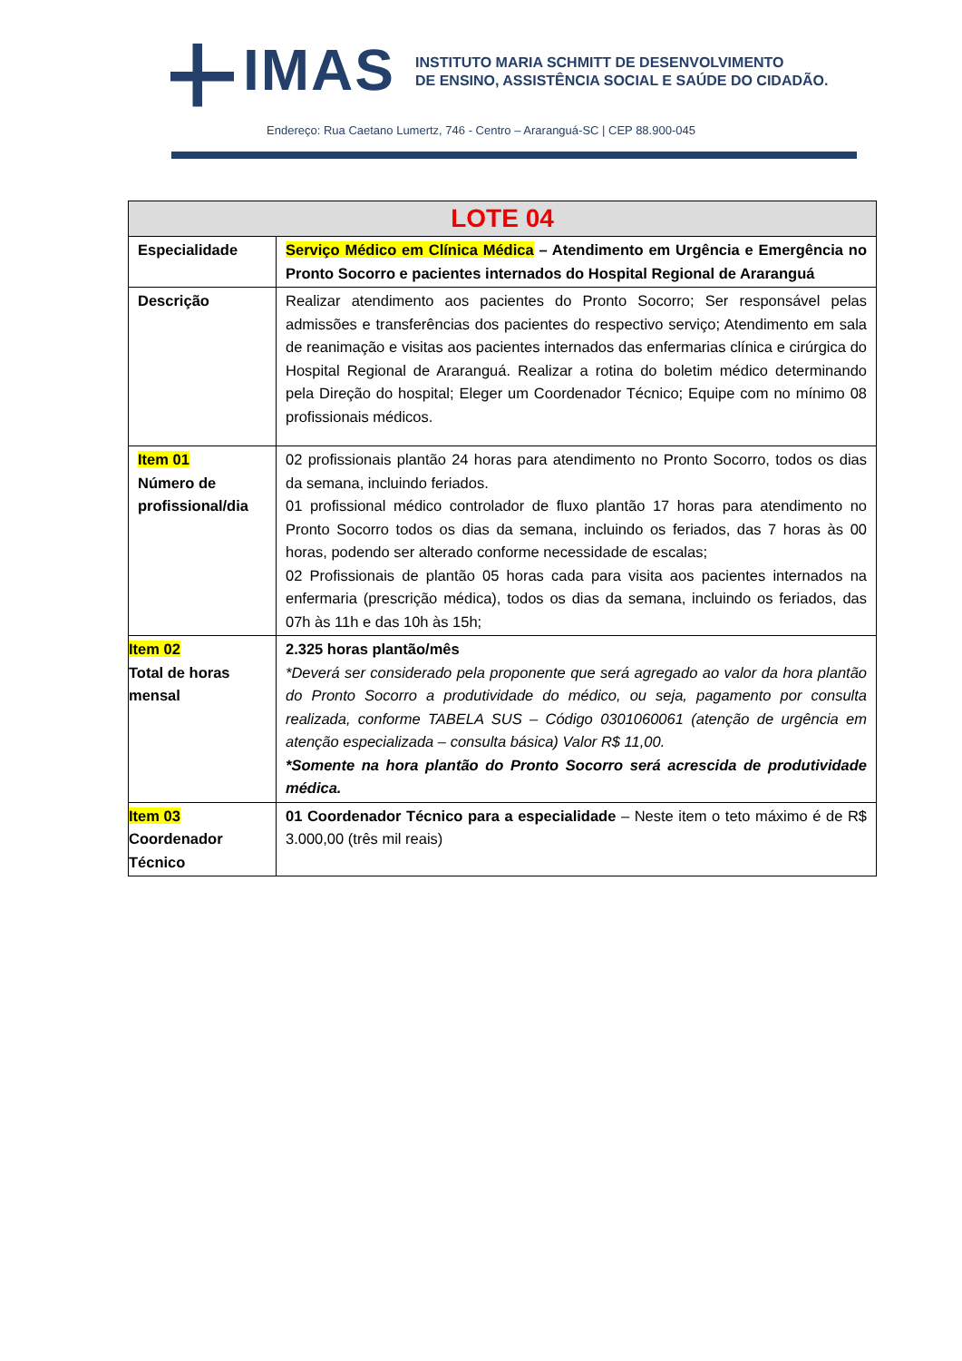IMAS
INSTITUTO MARIA SCHMITT DE DESENVOLVIMENTO
DE ENSINO, ASSISTÊNCIA SOCIAL E SAÚDE DO CIDADÃO.
Endereço: Rua Caetano Lumertz, 746 - Centro – Araranguá-SC | CEP 88.900-045
| LOTE 04 | |
| --- | --- |
| Especialidade | Serviço Médico em Clínica Médica – Atendimento em Urgência e Emergência no Pronto Socorro e pacientes internados do Hospital Regional de Araranguá |
| Descrição | Realizar atendimento aos pacientes do Pronto Socorro; Ser responsável pelas admissões e transferências dos pacientes do respectivo serviço; Atendimento em sala de reanimação e visitas aos pacientes internados das enfermarias clínica e cirúrgica do Hospital Regional de Araranguá. Realizar a rotina do boletim médico determinando pela Direção do hospital; Eleger um Coordenador Técnico; Equipe com no mínimo 08 profissionais médicos. |
| Item 01 Número de profissional/dia | 02 profissionais plantão 24 horas para atendimento no Pronto Socorro, todos os dias da semana, incluindo feriados. 01 profissional médico controlador de fluxo plantão 17 horas para atendimento no Pronto Socorro todos os dias da semana, incluindo os feriados, das 7 horas às 00 horas, podendo ser alterado conforme necessidade de escalas; 02 Profissionais de plantão 05 horas cada para visita aos pacientes internados na enfermaria (prescrição médica), todos os dias da semana, incluindo os feriados, das 07h às 11h e das 10h às 15h; |
| Item 02 Total de horas mensal | 2.325 horas plantão/mês *Deverá ser considerado pela proponente que será agregado ao valor da hora plantão do Pronto Socorro a produtividade do médico, ou seja, pagamento por consulta realizada, conforme TABELA SUS – Código 0301060061 (atenção de urgência em atenção especializada – consulta básica) Valor R$ 11,00. *Somente na hora plantão do Pronto Socorro será acrescida de produtividade médica. |
| Item 03 Coordenador Técnico | 01 Coordenador Técnico para a especialidade – Neste item o teto máximo é de R$ 3.000,00 (três mil reais) |